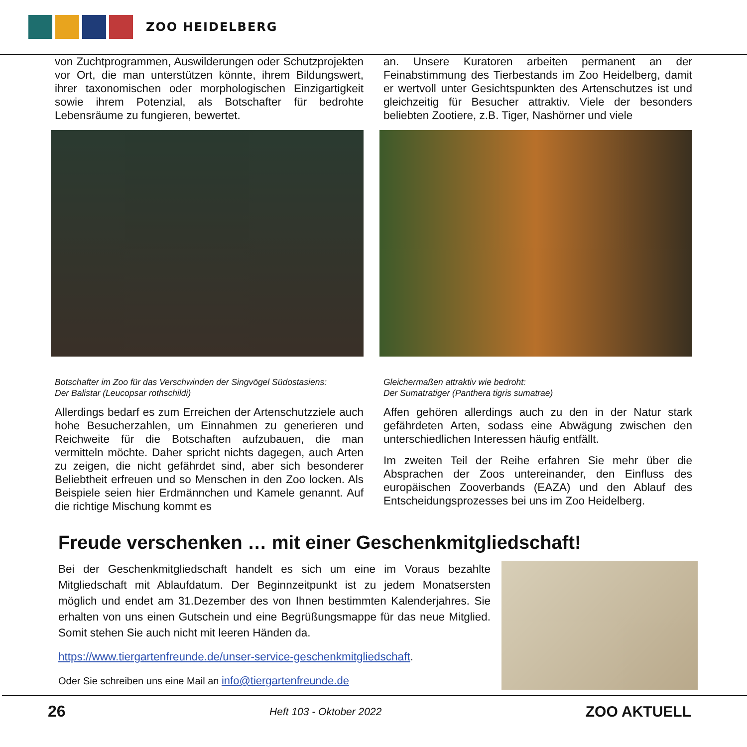ZOO HEIDELBERG
von Zuchtprogrammen, Auswilderungen oder Schutzprojekten vor Ort, die man unterstützen könnte, ihrem Bildungswert, ihrer taxonomischen oder morphologischen Einzigartigkeit sowie ihrem Potenzial, als Botschafter für bedrohte Lebensräume zu fungieren, bewertet.
Botschafter im Zoo für das Verschwinden der Singvögel Südostasiens:
Der Balistar (Leucopsar rothschildi)
Allerdings bedarf es zum Erreichen der Artenschutzziele auch hohe Besucherzahlen, um Einnahmen zu generieren und Reichweite für die Botschaften aufzubauen, die man vermitteln möchte. Daher spricht nichts dagegen, auch Arten zu zeigen, die nicht gefährdet sind, aber sich besonderer Beliebtheit erfreuen und so Menschen in den Zoo locken. Als Beispiele seien hier Erdmännchen und Kamele genannt. Auf die richtige Mischung kommt es
an. Unsere Kuratoren arbeiten permanent an der Feinabstimmung des Tierbestands im Zoo Heidelberg, damit er wertvoll unter Gesichtspunkten des Artenschutzes ist und gleichzeitig für Besucher attraktiv. Viele der besonders beliebten Zootiere, z.B. Tiger, Nashörner und viele
Gleichermaßen attraktiv wie bedroht:
Der Sumatratiger (Panthera tigris sumatrae)
Affen gehören allerdings auch zu den in der Natur stark gefährdeten Arten, sodass eine Abwägung zwischen den unterschiedlichen Interessen häufig entfällt.
Im zweiten Teil der Reihe erfahren Sie mehr über die Absprachen der Zoos untereinander, den Einfluss des europäischen Zooverbands (EAZA) und den Ablauf des Entscheidungsprozesses bei uns im Zoo Heidelberg.
Freude verschenken … mit einer Geschenkmitgliedschaft!
Bei der Geschenkmitgliedschaft handelt es sich um eine im Voraus bezahlte Mitgliedschaft mit Ablaufdatum. Der Beginnzeitpunkt ist zu jedem Monatsersten möglich und endet am 31.Dezember des von Ihnen bestimmten Kalenderjahres. Sie erhalten von uns einen Gutschein und eine Begrüßungsmappe für das neue Mitglied. Somit stehen Sie auch nicht mit leeren Händen da.
https://www.tiergartenfreunde.de/unser-service-geschenkmitgliedschaft.
Oder Sie schreiben uns eine Mail an info@tiergartenfreunde.de
26 Heft 103 - Oktober 2022 ZOO AKTUELL